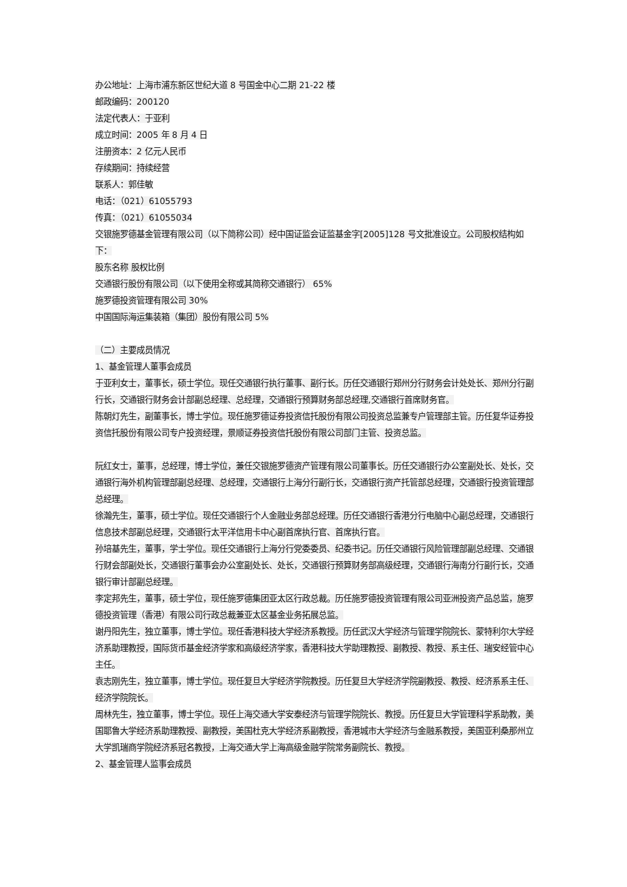办公地址：上海市浦东新区世纪大道 8 号国金中心二期 21-22 楼
邮政编码：200120
法定代表人：于亚利
成立时间：2005 年 8 月 4 日
注册资本：2 亿元人民币
存续期间：持续经营
联系人：郭佳敏
电话：（021）61055793
传真：（021）61055034
交银施罗德基金管理有限公司（以下简称公司）经中国证监会证监基金字[2005]128 号文批准设立。公司股权结构如下：
股东名称 股权比例
交通银行股份有限公司（以下使用全称或其简称交通银行） 65%
施罗德投资管理有限公司 30%
中国国际海运集装箱（集团）股份有限公司 5%
（二）主要成员情况
1、基金管理人董事会成员
于亚利女士，董事长，硕士学位。现任交通银行执行董事、副行长。历任交通银行郑州分行财务会计处处长、郑州分行副行长，交通银行财务会计部副总经理、总经理，交通银行预算财务部总经理,交通银行首席财务官。
陈朝灯先生，副董事长，博士学位。现任施罗德证券投资信托股份有限公司投资总监兼专户管理部主管。历任复华证券投资信托股份有限公司专户投资经理，景顺证券投资信托股份有限公司部门主管、投资总监。
阮红女士，董事，总经理，博士学位，兼任交银施罗德资产管理有限公司董事长。历任交通银行办公室副处长、处长，交通银行海外机构管理部副总经理、总经理，交通银行上海分行副行长，交通银行资产托管部总经理，交通银行投资管理部总经理。
徐瀚先生，董事，硕士学位。现任交通银行个人金融业务部总经理。历任交通银行香港分行电脑中心副总经理，交通银行信息技术部副总经理，交通银行太平洋信用卡中心副首席执行官、首席执行官。
孙培基先生，董事，学士学位。现任交通银行上海分行党委委员、纪委书记。历任交通银行风险管理部副总经理、交通银行财会部副处长，交通银行董事会办公室副处长、处长，交通银行预算财务部高级经理，交通银行海南分行副行长，交通银行审计部副总经理。
李定邦先生，董事，硕士学位，现任施罗德集团亚太区行政总裁。历任施罗德投资管理有限公司亚洲投资产品总监，施罗德投资管理（香港）有限公司行政总裁兼亚太区基金业务拓展总监。
谢丹阳先生，独立董事，博士学位。现任香港科技大学经济系教授。历任武汉大学经济与管理学院院长、蒙特利尔大学经济系助理教授，国际货币基金经济学家和高级经济学家，香港科技大学助理教授、副教授、教授、系主任、瑞安经管中心主任。
袁志刚先生，独立董事，博士学位。现任复旦大学经济学院教授。历任复旦大学经济学院副教授、教授、经济系系主任、经济学院院长。
周林先生，独立董事，博士学位。现任上海交通大学安泰经济与管理学院院长、教授。历任复旦大学管理科学系助教，美国耶鲁大学经济系助理教授、副教授，美国杜克大学经济系副教授，香港城市大学经济与金融系教授，美国亚利桑那州立大学凯瑞商学院经济系冠名教授，上海交通大学上海高级金融学院常务副院长、教授。
2、基金管理人监事会成员